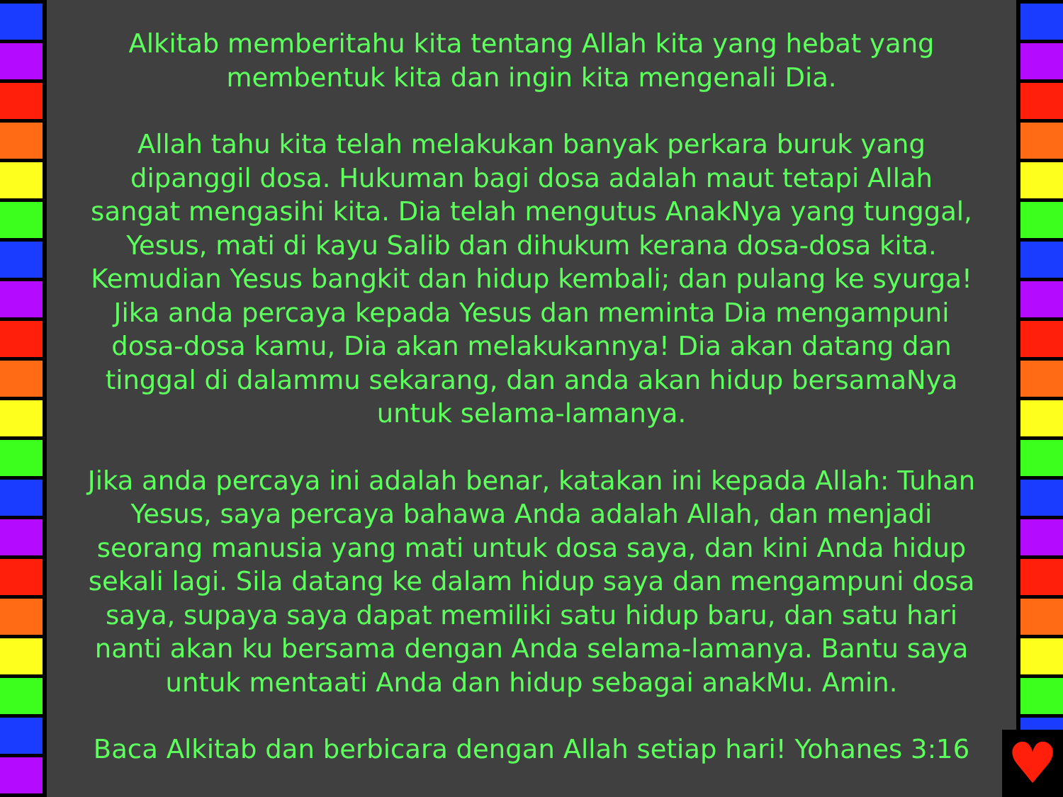Alkitab memberitahu kita tentang Allah kita yang hebat yang membentuk kita dan ingin kita mengenali Dia.
Allah tahu kita telah melakukan banyak perkara buruk yang dipanggil dosa. Hukuman bagi dosa adalah maut tetapi Allah sangat mengasihi kita. Dia telah mengutus AnakNya yang tunggal, Yesus, mati di kayu Salib dan dihukum kerana dosa-dosa kita. Kemudian Yesus bangkit dan hidup kembali; dan pulang ke syurga! Jika anda percaya kepada Yesus dan meminta Dia mengampuni dosa-dosa kamu, Dia akan melakukannya! Dia akan datang dan tinggal di dalammu sekarang, dan anda akan hidup bersamaNya untuk selama-lamanya.
Jika anda percaya ini adalah benar, katakan ini kepada Allah: Tuhan Yesus, saya percaya bahawa Anda adalah Allah, dan menjadi seorang manusia yang mati untuk dosa saya, dan kini Anda hidup sekali lagi. Sila datang ke dalam hidup saya dan mengampuni dosa saya, supaya saya dapat memiliki satu hidup baru, dan satu hari nanti akan ku bersama dengan Anda selama-lamanya. Bantu saya untuk mentaati Anda dan hidup sebagai anakMu. Amin.
Baca Alkitab dan berbicara dengan Allah setiap hari! Yohanes 3:16
♥